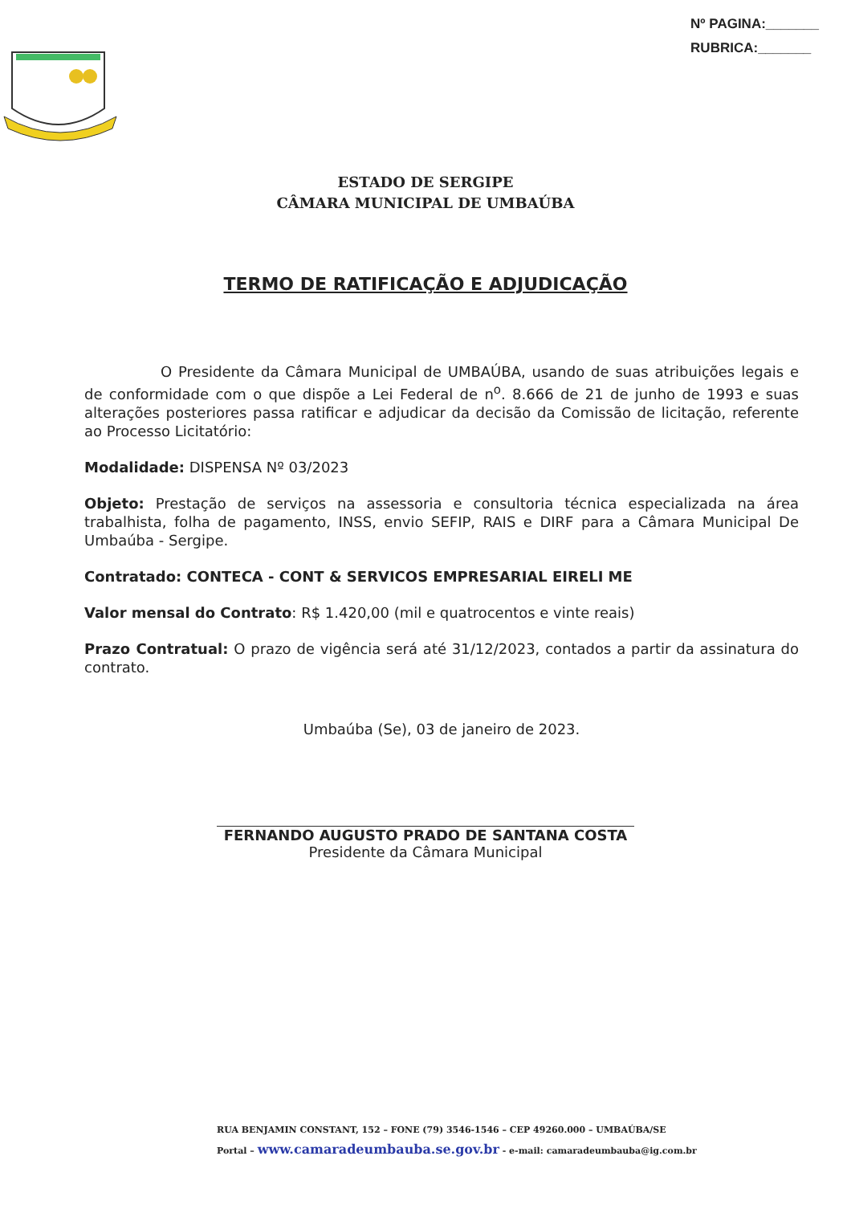Nº PAGINA:_______
RUBRICA:_______
ESTADO DE SERGIPE
CÂMARA MUNICIPAL DE UMBAÚBA
TERMO DE RATIFICAÇÃO E ADJUDICAÇÃO
O Presidente da Câmara Municipal de UMBAÚBA, usando de suas atribuições legais e de conformidade com o que dispõe a Lei Federal de n<sup>o</sup>. 8.666 de 21 de junho de 1993 e suas alterações posteriores passa ratificar e adjudicar da decisão da Comissão de licitação, referente ao Processo Licitatório:
Modalidade: DISPENSA Nº 03/2023
Objeto: Prestação de serviços na assessoria e consultoria técnica especializada na área trabalhista, folha de pagamento, INSS, envio SEFIP, RAIS e DIRF para a Câmara Municipal De Umbaúba - Sergipe.
Contratado: CONTECA - CONT & SERVICOS EMPRESARIAL EIRELI ME
Valor mensal do Contrato: R$ 1.420,00 (mil e quatrocentos e vinte reais)
Prazo Contratual: O prazo de vigência será até 31/12/2023, contados a partir da assinatura do contrato.
Umbaúba (Se), 03 de janeiro de 2023.
FERNANDO AUGUSTO PRADO DE SANTANA COSTA
Presidente da Câmara Municipal
RUA BENJAMIN CONSTANT, 152 – FONE (79) 3546-1546 – CEP 49260.000 – UMBAÚBA/SE
Portal – www.camaradeumbauba.se.gov.br - e-mail: camaradeumbauba@ig.com.br